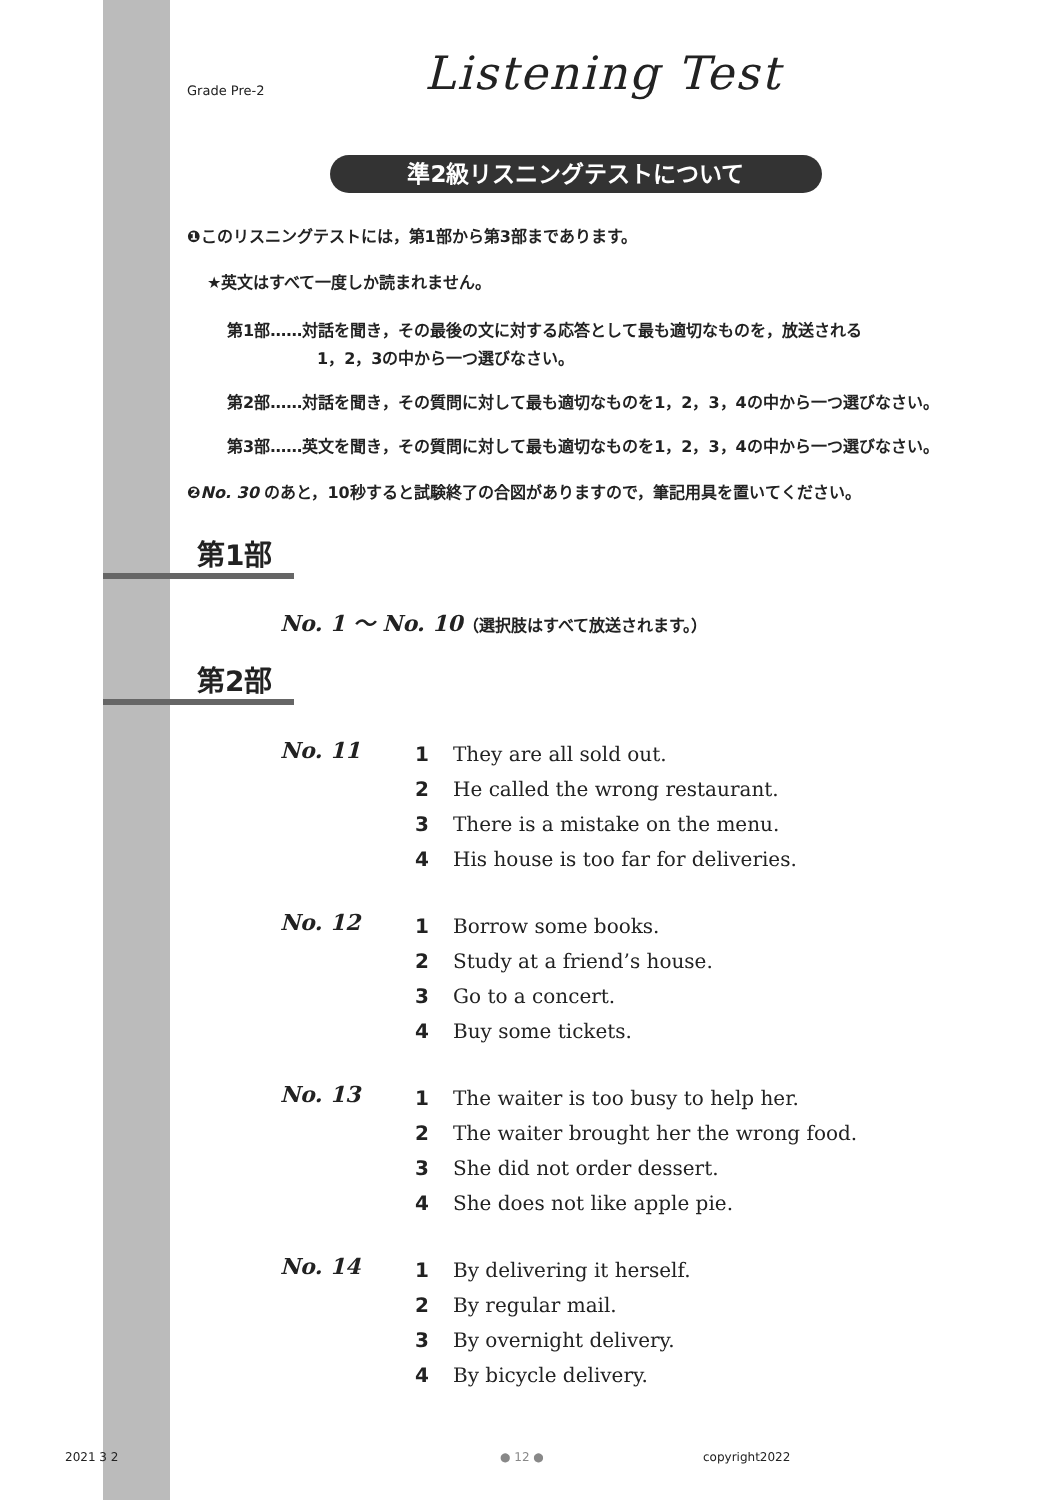Grade Pre-2
Listening Test
準2級リスニングテストについて
❶このリスニングテストには，第1部から第3部まであります。
★英文はすべて一度しか読まれません。
第1部……対話を聞き，その最後の文に対する応答として最も適切なものを，放送される
1，2，3の中から一つ選びなさい。
第2部……対話を聞き，その質問に対して最も適切なものを1，2，3，4の中から一つ選びなさい。
第3部……英文を聞き，その質問に対して最も適切なものを1，2，3，4の中から一つ選びなさい。
❷No. 30 のあと，10秒すると試験終了の合図がありますので，筆記用具を置いてください。
第1部
No. 1 ～ No. 10（選択肢はすべて放送されます。）
第2部
No. 11
1 They are all sold out.
2 He called the wrong restaurant.
3 There is a mistake on the menu.
4 His house is too far for deliveries.
No. 12
1 Borrow some books.
2 Study at a friend’s house.
3 Go to a concert.
4 Buy some tickets.
No. 13
1 The waiter is too busy to help her.
2 The waiter brought her the wrong food.
3 She did not order dessert.
4 She does not like apple pie.
No. 14
1 By delivering it herself.
2 By regular mail.
3 By overnight delivery.
4 By bicycle delivery.
2021 3 2 ● 12 ● copyright2022